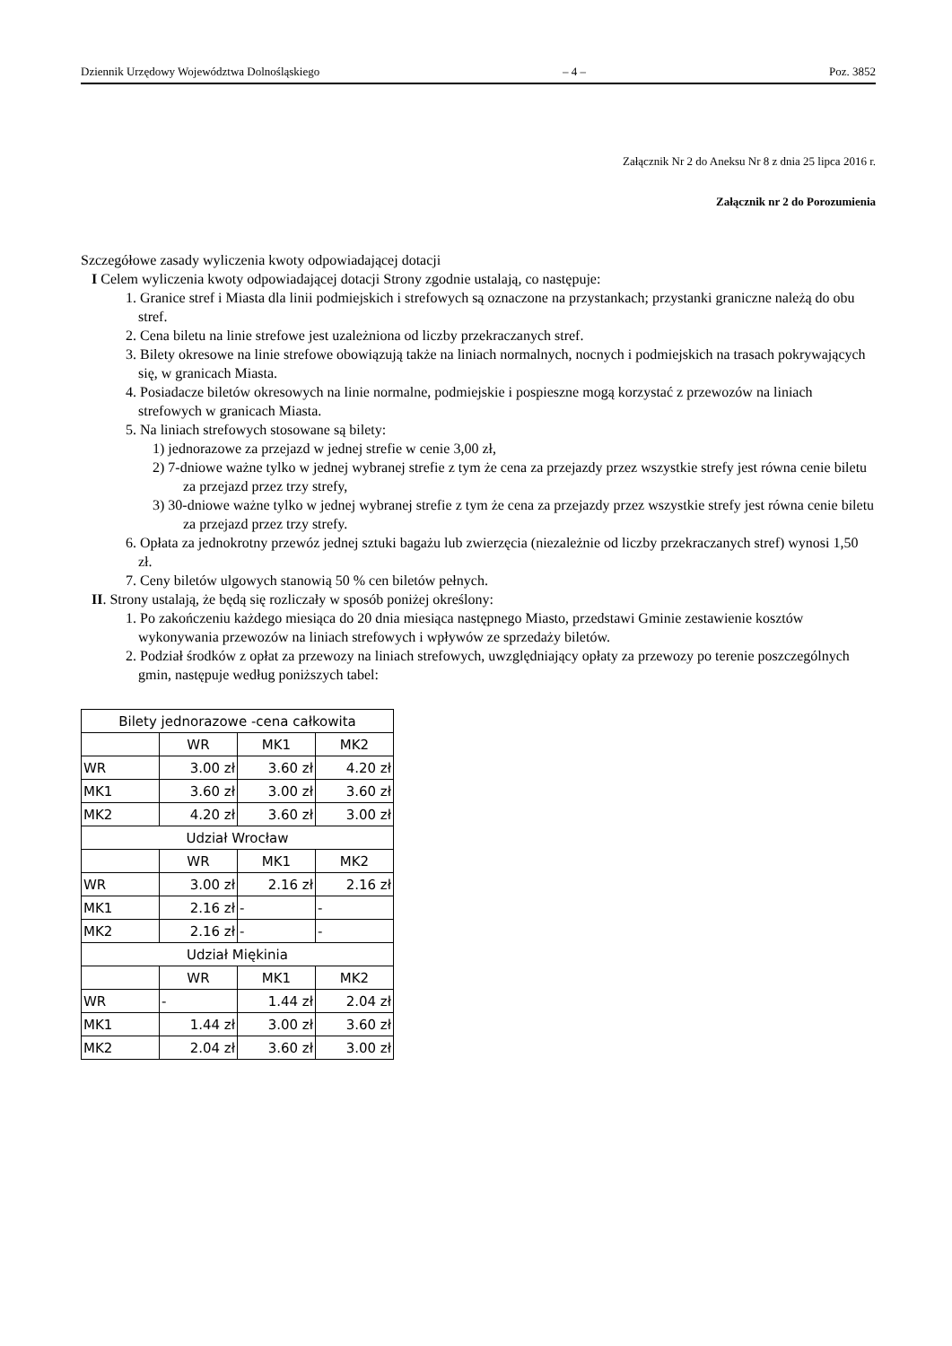Dziennik Urzędowy Województwa Dolnośląskiego – 4 – Poz. 3852
Załącznik Nr 2 do Aneksu Nr 8 z dnia 25 lipca 2016 r.
Załącznik nr 2 do Porozumienia
Szczegółowe zasady wyliczenia kwoty odpowiadającej dotacji
I Celem wyliczenia kwoty odpowiadającej dotacji Strony zgodnie ustalają, co następuje:
1. Granice stref i Miasta dla linii podmiejskich i strefowych są oznaczone na przystankach; przystanki graniczne należą do obu stref.
2. Cena biletu na linie strefowe jest uzależniona od liczby przekraczanych stref.
3. Bilety okresowe na linie strefowe obowiązują także na liniach normalnych, nocnych i podmiejskich na trasach pokrywających się, w granicach Miasta.
4. Posiadacze biletów okresowych na linie normalne, podmiejskie i pospieszne mogą korzystać z przewozów na liniach strefowych w granicach Miasta.
5. Na liniach strefowych stosowane są bilety:
1) jednorazowe za przejazd w jednej strefie w cenie 3,00 zł,
2) 7-dniowe ważne tylko w jednej wybranej strefie z tym że cena za przejazdy przez wszystkie strefy jest równa cenie biletu za przejazd przez trzy strefy,
3) 30-dniowe ważne tylko w jednej wybranej strefie z tym że cena za przejazdy przez wszystkie strefy jest równa cenie biletu za przejazd przez trzy strefy.
6. Opłata za jednokrotny przewóz jednej sztuki bagażu lub zwierzęcia (niezależnie od liczby przekraczanych stref) wynosi 1,50 zł.
7. Ceny biletów ulgowych stanowią 50 % cen biletów pełnych.
II. Strony ustalają, że będą się rozliczały w sposób poniżej określony:
1. Po zakończeniu każdego miesiąca do 20 dnia miesiąca następnego Miasto, przedstawi Gminie zestawienie kosztów wykonywania przewozów na liniach strefowych i wpływów ze sprzedaży biletów.
2. Podział środków z opłat za przewozy na liniach strefowych, uwzględniający opłaty za przewozy po terenie poszczególnych gmin, następuje według poniższych tabel:
| Bilety jednorazowe -cena całkowita | | | |
| | WR | MK1 | MK2 |
| WR | 3.00 zł | 3.60 zł | 4.20 zł |
| MK1 | 3.60 zł | 3.00 zł | 3.60 zł |
| MK2 | 4.20 zł | 3.60 zł | 3.00 zł |
| Udział Wrocław | | | |
| | WR | MK1 | MK2 |
| WR | 3.00 zł | 2.16 zł | 2.16 zł |
| MK1 | 2.16 zł | - | - |
| MK2 | 2.16 zł | - | - |
| Udział Miękinia | | | |
| | WR | MK1 | MK2 |
| WR | - | 1.44 zł | 2.04 zł |
| MK1 | 1.44 zł | 3.00 zł | 3.60 zł |
| MK2 | 2.04 zł | 3.60 zł | 3.00 zł |